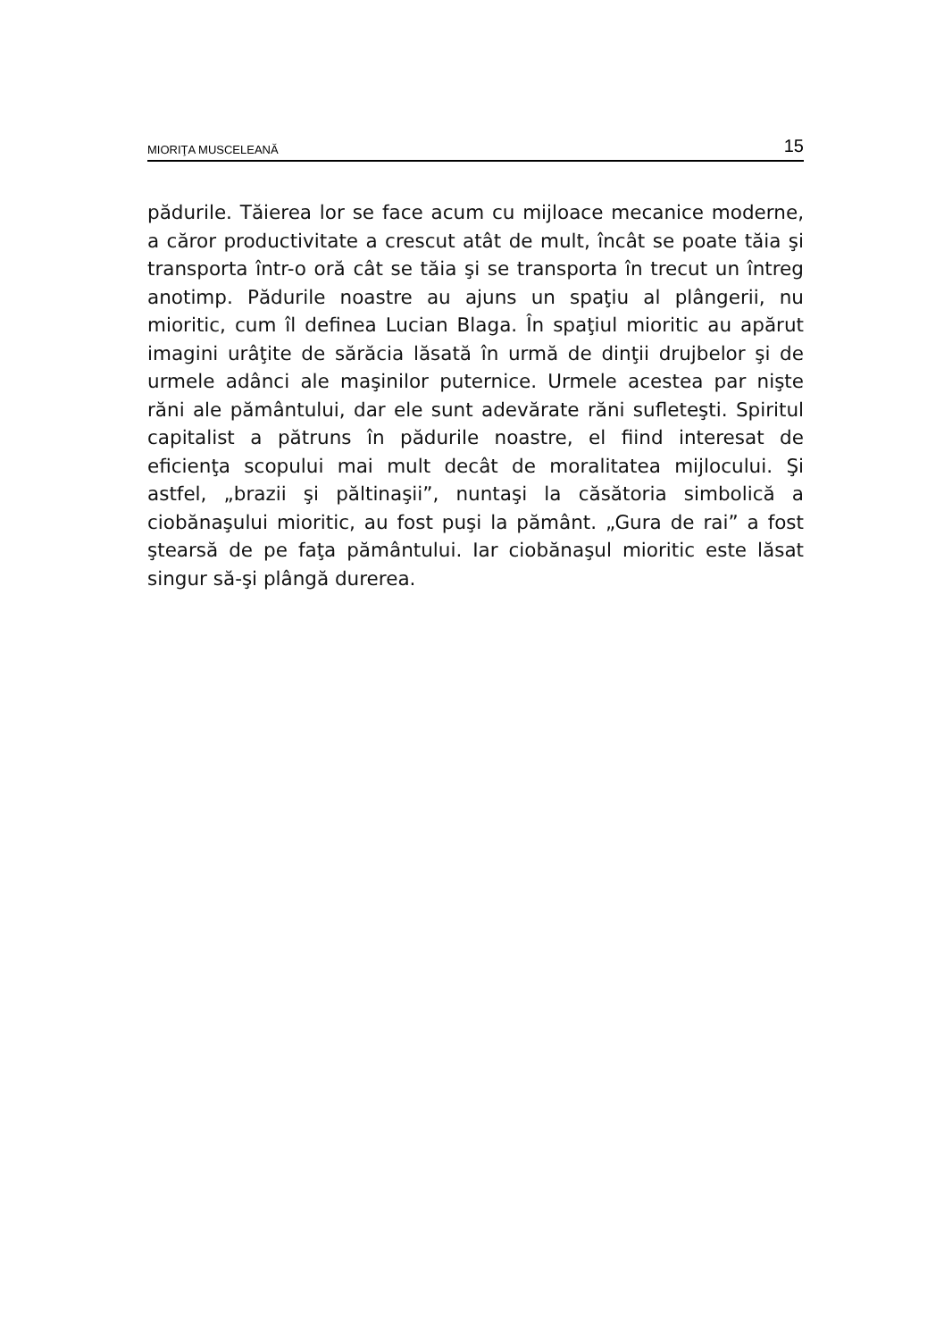MIORIŢA MUSCELEANĂ 15
pădurile. Tăierea lor se face acum cu mijloace mecanice moderne, a căror productivitate a crescut atât de mult, încât se poate tăia şi transporta într-o oră cât se tăia şi se transporta în trecut un întreg anotimp. Pădurile noastre au ajuns un spaţiu al plângerii, nu mioritic, cum îl definea Lucian Blaga. În spaţiul mioritic au apărut imagini urâţite de sărăcia lăsată în urmă de dinţii drujbelor şi de urmele adânci ale maşinilor puternice. Urmele acestea par nişte răni ale pământului, dar ele sunt adevărate răni sufleteşti. Spiritul capitalist a pătruns în pădurile noastre, el fiind interesat de eficienţa scopului mai mult decât de moralitatea mijlocului. Şi astfel, „brazii şi păltinaşii”, nuntaşi la căsătoria simbolică a ciobănaşului mioritic, au fost puşi la pământ. „Gura de rai” a fost ştearsă de pe faţa pământului. Iar ciobănaşul mioritic este lăsat singur să-şi plângă durerea.